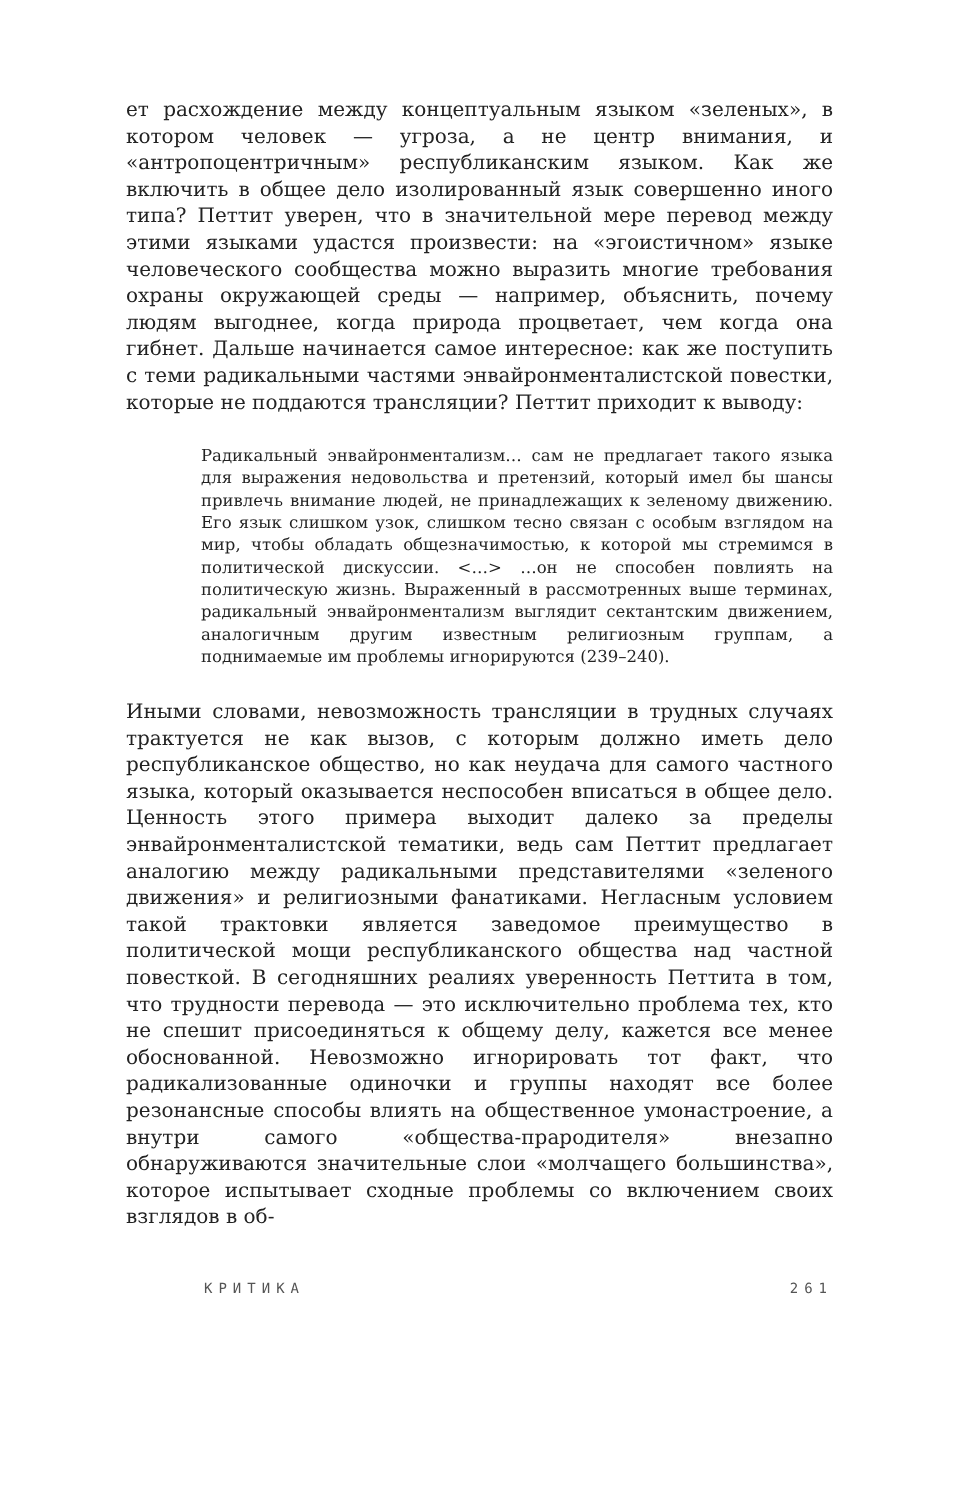ет расхождение между концептуальным языком «зеленых», в котором человек — угроза, а не центр внимания, и «антропоцентричным» республиканским языком. Как же включить в общее дело изолированный язык совершенно иного типа? Петтит уверен, что в значительной мере перевод между этими языками удастся произвести: на «эгоистичном» языке человеческого сообщества можно выразить многие требования охраны окружающей среды — например, объяснить, почему людям выгоднее, когда природа процветает, чем когда она гибнет. Дальше начинается самое интересное: как же поступить с теми радикальными частями энвайронменталистской повестки, которые не поддаются трансляции? Петтит приходит к выводу:
Радикальный энвайронментализм… сам не предлагает такого языка для выражения недовольства и претензий, который имел бы шансы привлечь внимание людей, не принадлежащих к зеленому движению. Его язык слишком узок, слишком тесно связан с особым взглядом на мир, чтобы обладать общезначимостью, к которой мы стремимся в политической дискуссии. <…> …он не способен повлиять на политическую жизнь. Выраженный в рассмотренных выше терминах, радикальный энвайронментализм выглядит сектантским движением, аналогичным другим известным религиозным группам, а поднимаемые им проблемы игнорируются (239–240).
Иными словами, невозможность трансляции в трудных случаях трактуется не как вызов, с которым должно иметь дело республиканское общество, но как неудача для самого частного языка, который оказывается неспособен вписаться в общее дело. Ценность этого примера выходит далеко за пределы энвайронменталистской тематики, ведь сам Петтит предлагает аналогию между радикальными представителями «зеленого движения» и религиозными фанатиками. Негласным условием такой трактовки является заведомое преимущество в политической мощи республиканского общества над частной повесткой. В сегодняшних реалиях уверенность Петтита в том, что трудности перевода — это исключительно проблема тех, кто не спешит присоединяться к общему делу, кажется все менее обоснованной. Невозможно игнорировать тот факт, что радикализованные одиночки и группы находят все более резонансные способы влиять на общественное умонастроение, а внутри самого «общества-прародителя» внезапно обнаруживаются значительные слои «молчащего большинства», которое испытывает сходные проблемы со включением своих взглядов в об-
КРИТИКА 261